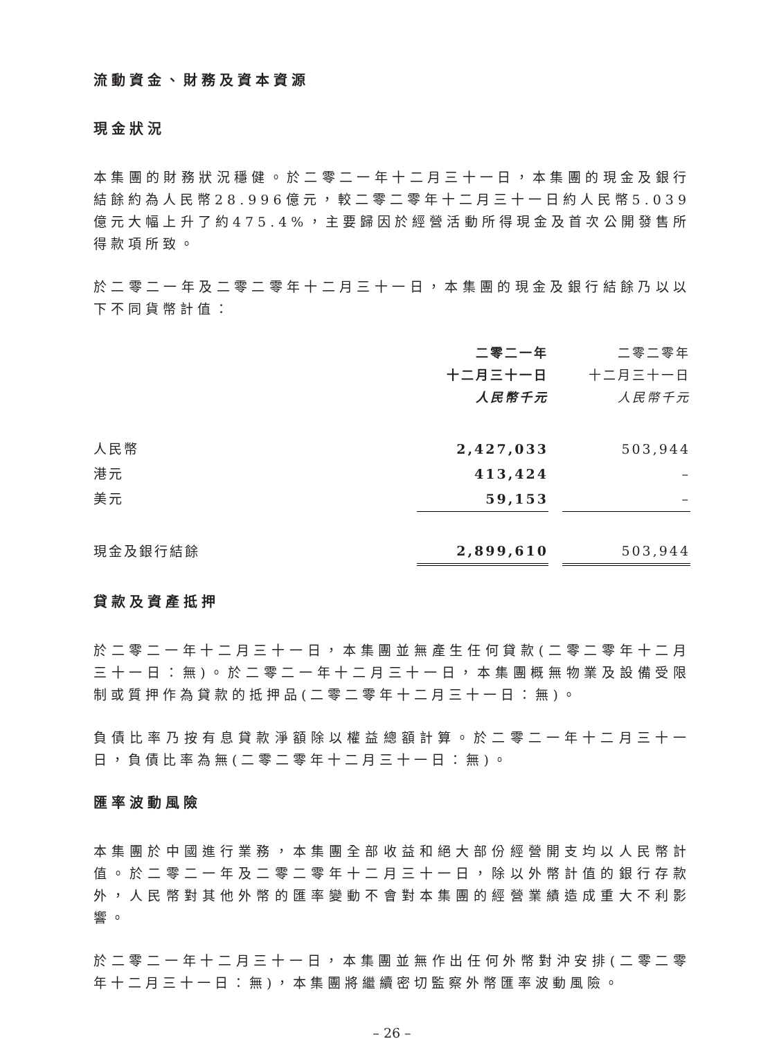流動資金、財務及資本資源
現金狀況
本集團的財務狀況穩健。於二零二一年十二月三十一日，本集團的現金及銀行結餘約為人民幣28.996億元，較二零二零年十二月三十一日約人民幣5.039億元大幅上升了約475.4%，主要歸因於經營活動所得現金及首次公開發售所得款項所致。
於二零二一年及二零二零年十二月三十一日，本集團的現金及銀行結餘乃以以下不同貨幣計值：
| | 二零二一年 十二月三十一日 人民幣千元 | | 二零二零年 十二月三十一日 人民幣千元 |
| --- | --- | --- | --- |
| 人民幣 | 2,427,033 | | 503,944 |
| 港元 | 413,424 | | – |
| 美元 | 59,153 | | – |
| 現金及銀行結餘 | 2,899,610 | | 503,944 |
貸款及資產抵押
於二零二一年十二月三十一日，本集團並無產生任何貸款(二零二零年十二月三十一日：無)。於二零二一年十二月三十一日，本集團概無物業及設備受限制或質押作為貸款的抵押品(二零二零年十二月三十一日：無)。
負債比率乃按有息貸款淨額除以權益總額計算。於二零二一年十二月三十一日，負債比率為無(二零二零年十二月三十一日：無)。
匯率波動風險
本集團於中國進行業務，本集團全部收益和絕大部份經營開支均以人民幣計值。於二零二一年及二零二零年十二月三十一日，除以外幣計值的銀行存款外，人民幣對其他外幣的匯率變動不會對本集團的經營業績造成重大不利影響。
於二零二一年十二月三十一日，本集團並無作出任何外幣對沖安排(二零二零年十二月三十一日：無)，本集團將繼續密切監察外幣匯率波動風險。
– 26 –